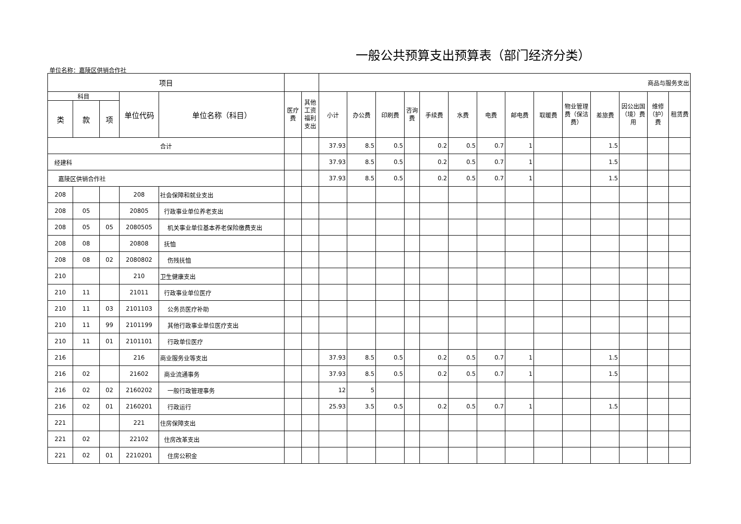一般公共预算支出预算表（部门经济分类）
单位名称：嘉陵区供销合作社
| 项目 | | | | | | | 商品与服务支出 | | | | | | | | | | | | | |
| --- | --- | --- | --- | --- | --- | --- | --- | --- | --- | --- | --- | --- | --- | --- | --- | --- | --- | --- | --- | --- |
| 科目 | | | 单位代码 | 单位名称（科目） | 医疗费 | 其他工资福利支出 | 小计 | 办公费 | 印刷费 | 咨询费 | 手续费 | 水费 | 电费 | 邮电费 | 取暖费 | 物业管理费（保洁费） | 差旅费 | 因公出国（境）费用 | 维修（护）费 | 租赁费 |
| 类 | 款 | 项 | | | | | | | | | | | | | | | | | | |
| 合计 | | | | | | | 37.93 | 8.5 | 0.5 | | 0.2 | 0.5 | 0.7 | 1 | | | 1.5 | | | |
| 经建科 | | | | | | | 37.93 | 8.5 | 0.5 | | 0.2 | 0.5 | 0.7 | 1 | | | 1.5 | | | |
| 嘉陵区供销合作社 | | | | | | | 37.93 | 8.5 | 0.5 | | 0.2 | 0.5 | 0.7 | 1 | | | 1.5 | | | |
| 208 | | | 208 | 社会保障和就业支出 | | | | | | | | | | | | | | | | |
| 208 | 05 | | 20805 | 行政事业单位养老支出 | | | | | | | | | | | | | | | | |
| 208 | 05 | 05 | 2080505 | 机关事业单位基本养老保险缴费支出 | | | | | | | | | | | | | | | | |
| 208 | 08 | | 20808 | 抚恤 | | | | | | | | | | | | | | | | |
| 208 | 08 | 02 | 2080802 | 伤残抚恤 | | | | | | | | | | | | | | | | |
| 210 | | | 210 | 卫生健康支出 | | | | | | | | | | | | | | | | |
| 210 | 11 | | 21011 | 行政事业单位医疗 | | | | | | | | | | | | | | | | |
| 210 | 11 | 03 | 2101103 | 公务员医疗补助 | | | | | | | | | | | | | | | | |
| 210 | 11 | 99 | 2101199 | 其他行政事业单位医疗支出 | | | | | | | | | | | | | | | | |
| 210 | 11 | 01 | 2101101 | 行政单位医疗 | | | | | | | | | | | | | | | | |
| 216 | | | 216 | 商业服务业等支出 | | | 37.93 | 8.5 | 0.5 | | 0.2 | 0.5 | 0.7 | 1 | | | 1.5 | | | |
| 216 | 02 | | 21602 | 商业流通事务 | | | 37.93 | 8.5 | 0.5 | | 0.2 | 0.5 | 0.7 | 1 | | | 1.5 | | | |
| 216 | 02 | 02 | 2160202 | 一般行政管理事务 | | | 12 | 5 | | | | | | | | | | | | |
| 216 | 02 | 01 | 2160201 | 行政运行 | | | 25.93 | 3.5 | 0.5 | | 0.2 | 0.5 | 0.7 | 1 | | | 1.5 | | | |
| 221 | | | 221 | 住房保障支出 | | | | | | | | | | | | | | | | |
| 221 | 02 | | 22102 | 住房改革支出 | | | | | | | | | | | | | | | | |
| 221 | 02 | 01 | 2210201 | 住房公积金 | | | | | | | | | | | | | | | | |